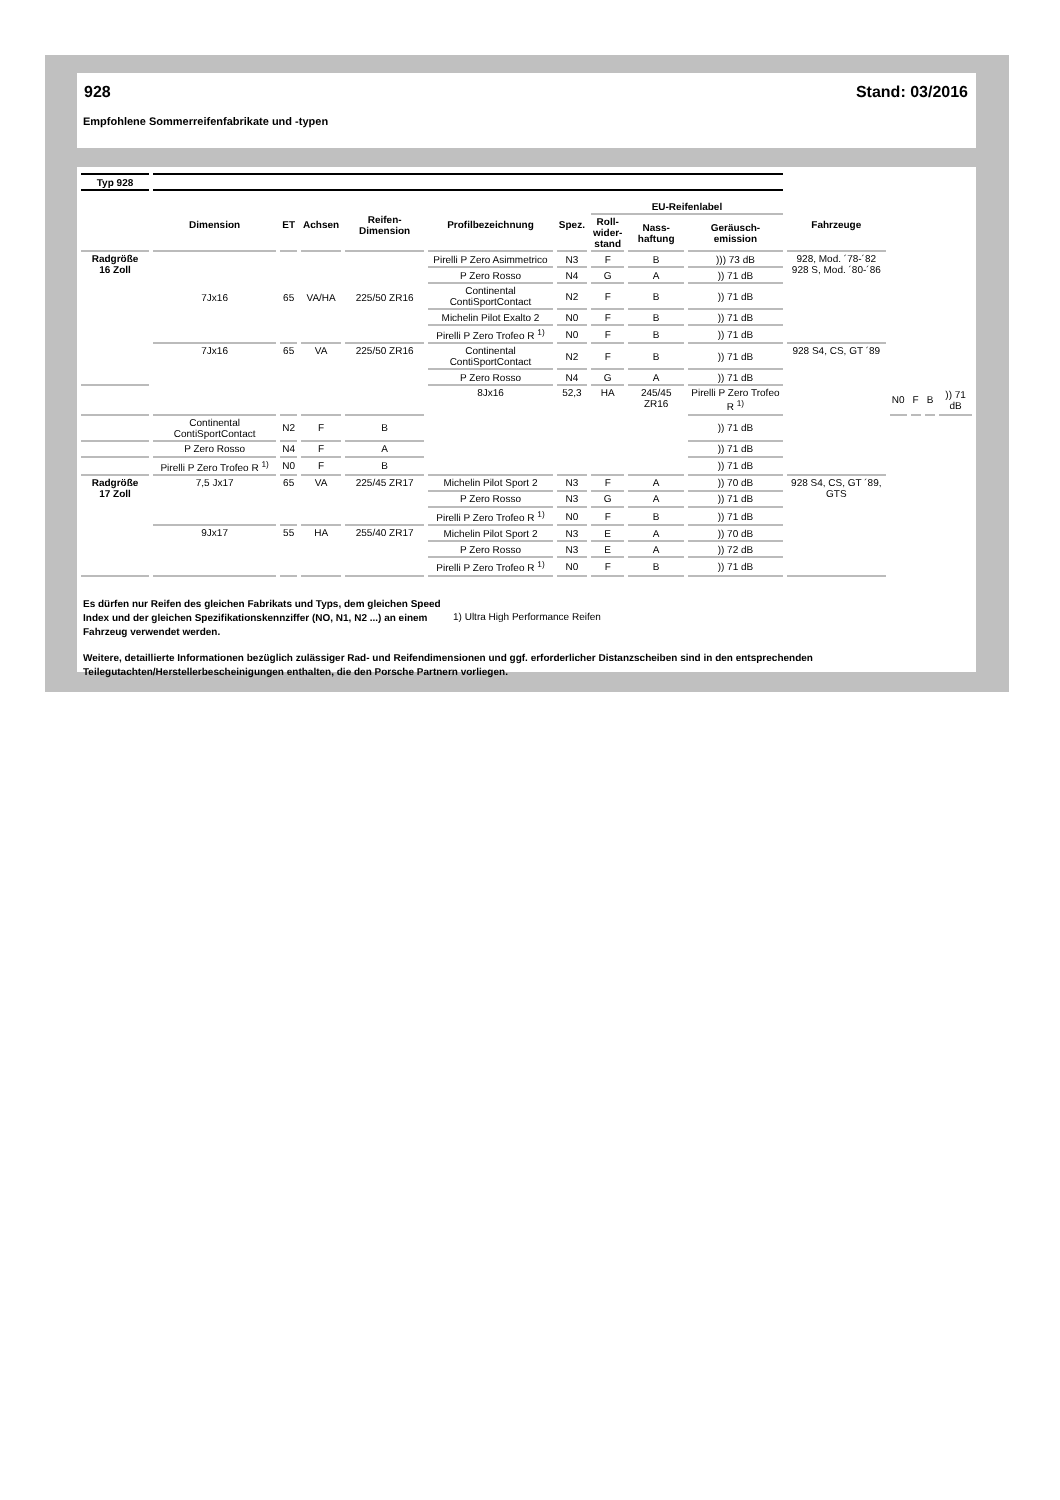928 Stand: 03/2016
Empfohlene Sommerreifenfabrikate und -typen
| Typ 928 | | | | | | | | | | | | | | |
| --- | --- | --- | --- | --- | --- | --- | --- | --- | --- | --- | --- | --- | --- | --- |
| | Dimension | ET | Achsen | Reifen-Dimension | Profilbezeichnung | Spez. | EU-Reifenlabel | | | Fahrzeuge | | | | |
| | | | | | | | Roll- wider- stand | Nass- haftung | Geräusch- emission | | | | | |
| Radgröße 16 Zoll | 7Jx16 | 65 | VA/HA | 225/50 ZR16 | Pirelli P Zero Asimmetrico | N3 | F | B | ))) 73 dB | 928, Mod. ´78-´82 928 S, Mod. ´80-´86 | | | | |
| | | | | | P Zero Rosso | N4 | G | A | )) 71 dB | | | | | |
| | | | | | Continental ContiSportContact | N2 | F | B | )) 71 dB | | | | | |
| | | | | | Michelin Pilot Exalto 2 | N0 | F | B | )) 71 dB | | | | | |
| | | | | | Pirelli P Zero Trofeo R <sup>1)</sup> | N0 | F | B | )) 71 dB | | | | | |
| | 7Jx16 | 65 | VA | 225/50 ZR16 | Continental ContiSportContact | N2 | F | B | )) 71 dB | 928 S4, CS, GT ´89 | | | | |
| | | | | | P Zero Rosso | N4 | G | A | )) 71 dB | | | | | |
| | | | | | 8Jx16 | 52,3 | HA | 245/45 ZR16 | Pirelli P Zero Trofeo R <sup>1)</sup> | | N0 | F | B | )) 71 dB |
| | Continental ContiSportContact | N2 | F | B | | | | | )) 71 dB | | | | | |
| | P Zero Rosso | N4 | F | A | | | | | )) 71 dB | | | | | |
| | Pirelli P Zero Trofeo R <sup>1)</sup> | N0 | F | B | | | | | )) 71 dB | | | | | |
| Radgröße 17 Zoll | 7,5 Jx17 | 65 | VA | 225/45 ZR17 | Michelin Pilot Sport 2 | N3 | F | A | )) 70 dB | 928 S4, CS, GT ´89, GTS | | | | |
| | | | | | P Zero Rosso | N3 | G | A | )) 71 dB | | | | | |
| | | | | | Pirelli P Zero Trofeo R <sup>1)</sup> | N0 | F | B | )) 71 dB | | | | | |
| | 9Jx17 | 55 | HA | 255/40 ZR17 | Michelin Pilot Sport 2 | N3 | E | A | )) 70 dB | | | | | |
| | | | | | P Zero Rosso | N3 | E | A | )) 72 dB | | | | | |
| | | | | | Pirelli P Zero Trofeo R <sup>1)</sup> | N0 | F | B | )) 71 dB | | | | | |
Es dürfen nur Reifen des gleichen Fabrikats und Typs, dem gleichen Speed Index und der gleichen Spezifikationskennziffer (NO, N1, N2 ...) an einem Fahrzeug verwendet werden.
1) Ultra High Performance Reifen
Weitere, detaillierte Informationen bezüglich zulässiger Rad- und Reifendimensionen und ggf. erforderlicher Distanzscheiben sind in den entsprechenden Teilegutachten/Herstellerbescheinigungen enthalten, die den Porsche Partnern vorliegen.